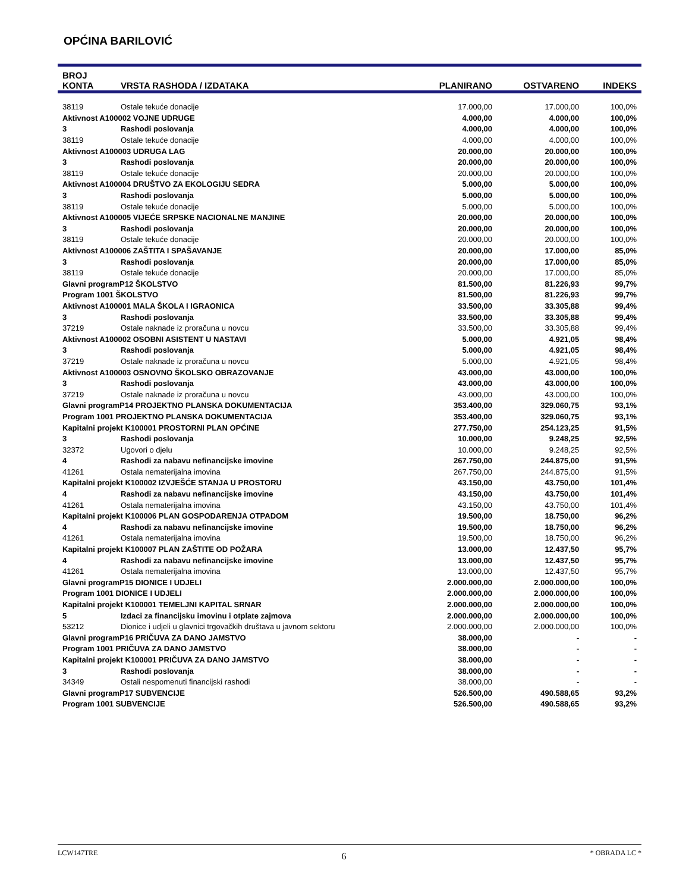OPĆINA BARILOVIĆ
| BROJ KONTA | VRSTA RASHODA / IZDATAKA | PLANIRANO | OSTVARENO | INDEKS |
| --- | --- | --- | --- | --- |
| 38119 | Ostale tekuće donacije | 17.000,00 | 17.000,00 | 100,0% |
| Aktivnost A100002 VOJNE UDRUGE | | 4.000,00 | 4.000,00 | 100,0% |
| 3 | Rashodi poslovanja | 4.000,00 | 4.000,00 | 100,0% |
| 38119 | Ostale tekuće donacije | 4.000,00 | 4.000,00 | 100,0% |
| Aktivnost A100003 UDRUGA LAG | | 20.000,00 | 20.000,00 | 100,0% |
| 3 | Rashodi poslovanja | 20.000,00 | 20.000,00 | 100,0% |
| 38119 | Ostale tekuće donacije | 20.000,00 | 20.000,00 | 100,0% |
| Aktivnost A100004 DRUŠTVO ZA EKOLOGIJU SEDRA | | 5.000,00 | 5.000,00 | 100,0% |
| 3 | Rashodi poslovanja | 5.000,00 | 5.000,00 | 100,0% |
| 38119 | Ostale tekuće donacije | 5.000,00 | 5.000,00 | 100,0% |
| Aktivnost A100005 VIJEĆE SRPSKE NACIONALNE MANJINE | | 20.000,00 | 20.000,00 | 100,0% |
| 3 | Rashodi poslovanja | 20.000,00 | 20.000,00 | 100,0% |
| 38119 | Ostale tekuće donacije | 20.000,00 | 20.000,00 | 100,0% |
| Aktivnost A100006 ZAŠTITA I SPAŠAVANJE | | 20.000,00 | 17.000,00 | 85,0% |
| 3 | Rashodi poslovanja | 20.000,00 | 17.000,00 | 85,0% |
| 38119 | Ostale tekuće donacije | 20.000,00 | 17.000,00 | 85,0% |
| Glavni programP12 ŠKOLSTVO | | 81.500,00 | 81.226,93 | 99,7% |
| Program 1001 ŠKOLSTVO | | 81.500,00 | 81.226,93 | 99,7% |
| Aktivnost A100001 MALA ŠKOLA I IGRAONICA | | 33.500,00 | 33.305,88 | 99,4% |
| 3 | Rashodi poslovanja | 33.500,00 | 33.305,88 | 99,4% |
| 37219 | Ostale naknade iz proračuna u novcu | 33.500,00 | 33.305,88 | 99,4% |
| Aktivnost A100002 OSOBNI ASISTENT U NASTAVI | | 5.000,00 | 4.921,05 | 98,4% |
| 3 | Rashodi poslovanja | 5.000,00 | 4.921,05 | 98,4% |
| 37219 | Ostale naknade iz proračuna u novcu | 5.000,00 | 4.921,05 | 98,4% |
| Aktivnost A100003 OSNOVNO ŠKOLSKO OBRAZOVANJE | | 43.000,00 | 43.000,00 | 100,0% |
| 3 | Rashodi poslovanja | 43.000,00 | 43.000,00 | 100,0% |
| 37219 | Ostale naknade iz proračuna u novcu | 43.000,00 | 43.000,00 | 100,0% |
| Glavni programP14 PROJEKTNO PLANSKA DOKUMENTACIJA | | 353.400,00 | 329.060,75 | 93,1% |
| Program 1001 PROJEKTNO PLANSKA DOKUMENTACIJA | | 353.400,00 | 329.060,75 | 93,1% |
| Kapitalni projekt K100001 PROSTORNI PLAN OPĆINE | | 277.750,00 | 254.123,25 | 91,5% |
| 3 | Rashodi poslovanja | 10.000,00 | 9.248,25 | 92,5% |
| 32372 | Ugovori o djelu | 10.000,00 | 9.248,25 | 92,5% |
| 4 | Rashodi za nabavu nefinancijske imovine | 267.750,00 | 244.875,00 | 91,5% |
| 41261 | Ostala nematerijalna imovina | 267.750,00 | 244.875,00 | 91,5% |
| Kapitalni projekt K100002 IZVJEŠĆE STANJA U PROSTORU | | 43.150,00 | 43.750,00 | 101,4% |
| 4 | Rashodi za nabavu nefinancijske imovine | 43.150,00 | 43.750,00 | 101,4% |
| 41261 | Ostala nematerijalna imovina | 43.150,00 | 43.750,00 | 101,4% |
| Kapitalni projekt K100006 PLAN GOSPODARENJA OTPADOM | | 19.500,00 | 18.750,00 | 96,2% |
| 4 | Rashodi za nabavu nefinancijske imovine | 19.500,00 | 18.750,00 | 96,2% |
| 41261 | Ostala nematerijalna imovina | 19.500,00 | 18.750,00 | 96,2% |
| Kapitalni projekt K100007 PLAN ZAŠTITE OD POŽARA | | 13.000,00 | 12.437,50 | 95,7% |
| 4 | Rashodi za nabavu nefinancijske imovine | 13.000,00 | 12.437,50 | 95,7% |
| 41261 | Ostala nematerijalna imovina | 13.000,00 | 12.437,50 | 95,7% |
| Glavni programP15 DIONICE I UDJELI | | 2.000.000,00 | 2.000.000,00 | 100,0% |
| Program 1001 DIONICE I UDJELI | | 2.000.000,00 | 2.000.000,00 | 100,0% |
| Kapitalni projekt K100001 TEMELJNI KAPITAL SRNAR | | 2.000.000,00 | 2.000.000,00 | 100,0% |
| 5 | Izdaci za financijsku imovinu i otplate zajmova | 2.000.000,00 | 2.000.000,00 | 100,0% |
| 53212 | Dionice i udjeli u glavnici trgovačkih društava u javnom sektoru | 2.000.000,00 | 2.000.000,00 | 100,0% |
| Glavni programP16 PRIČUVA ZA DANO JAMSTVO | | 38.000,00 | - | - |
| Program 1001 PRIČUVA ZA DANO JAMSTVO | | 38.000,00 | - | - |
| Kapitalni projekt K100001 PRIČUVA ZA DANO JAMSTVO | | 38.000,00 | - | - |
| 3 | Rashodi poslovanja | 38.000,00 | - | - |
| 34349 | Ostali nespomenuti financijski rashodi | 38.000,00 | - | - |
| Glavni programP17 SUBVENCIJE | | 526.500,00 | 490.588,65 | 93,2% |
| Program 1001 SUBVENCIJE | | 526.500,00 | 490.588,65 | 93,2% |
LCW147TRE 6 * OBRADA LC *